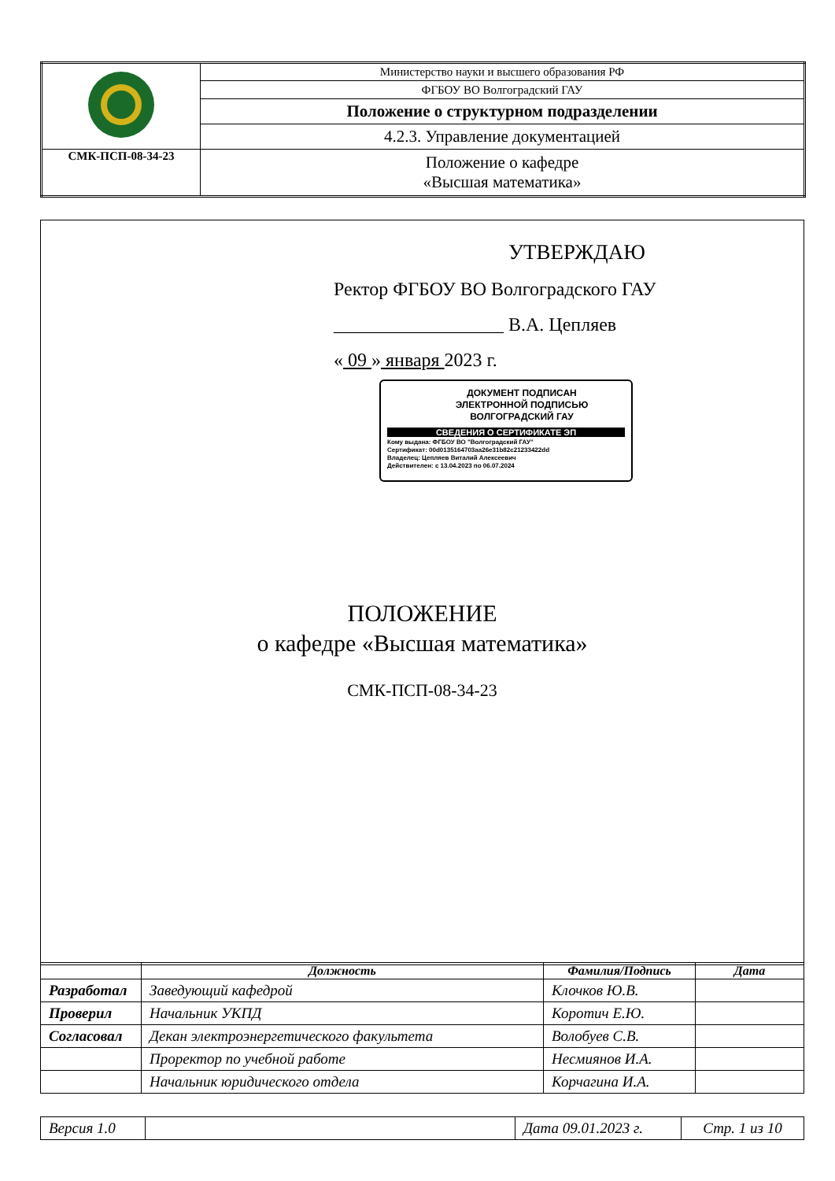| | Министерство науки и высшего образования РФ |
| | ФГБОУ ВО Волгоградский ГАУ |
| | Положение о структурном подразделении |
| | 4.2.3. Управление документацией |
| СМК-ПСП-08-34-23 | Положение о кафедре «Высшая математика» |
УТВЕРЖДАЮ
Ректор ФГБОУ ВО Волгоградского ГАУ
__________________ В.А. Цепляев
« 09 » января 2023 г.
ДОКУМЕНТ ПОДПИСАН
ЭЛЕКТРОННОЙ ПОДПИСЬЮ
ВОЛГОГРАДСКИЙ ГАУ
СВЕДЕНИЯ О СЕРТИФИКАТЕ ЭП
Кому выдана: ФГБОУ ВО "Волгоградский ГАУ"
Сертификат: 00d0135164703aa26e31b82c21233422dd
Владелец: Цепляев Виталий Алексеевич
Действителен: с 13.04.2023 по 06.07.2024
ПОЛОЖЕНИЕ
о кафедре «Высшая математика»
СМК-ПСП-08-34-23
| | Должность | Фамилия/Подпись | Дата |
| --- | --- | --- | --- |
| Разработал | Заведующий кафедрой | Клочков Ю.В. | |
| Проверил | Начальник УКПД | Коротич Е.Ю. | |
| Согласовал | Декан электроэнергетического факультета | Волобуев С.В. | |
| | Проректор по учебной работе | Несмиянов И.А. | |
| | Начальник юридического отдела | Корчагина И.А. | |
| Версия 1.0 | | Дата 09.01.2023 г. | Стр. 1 из 10 |